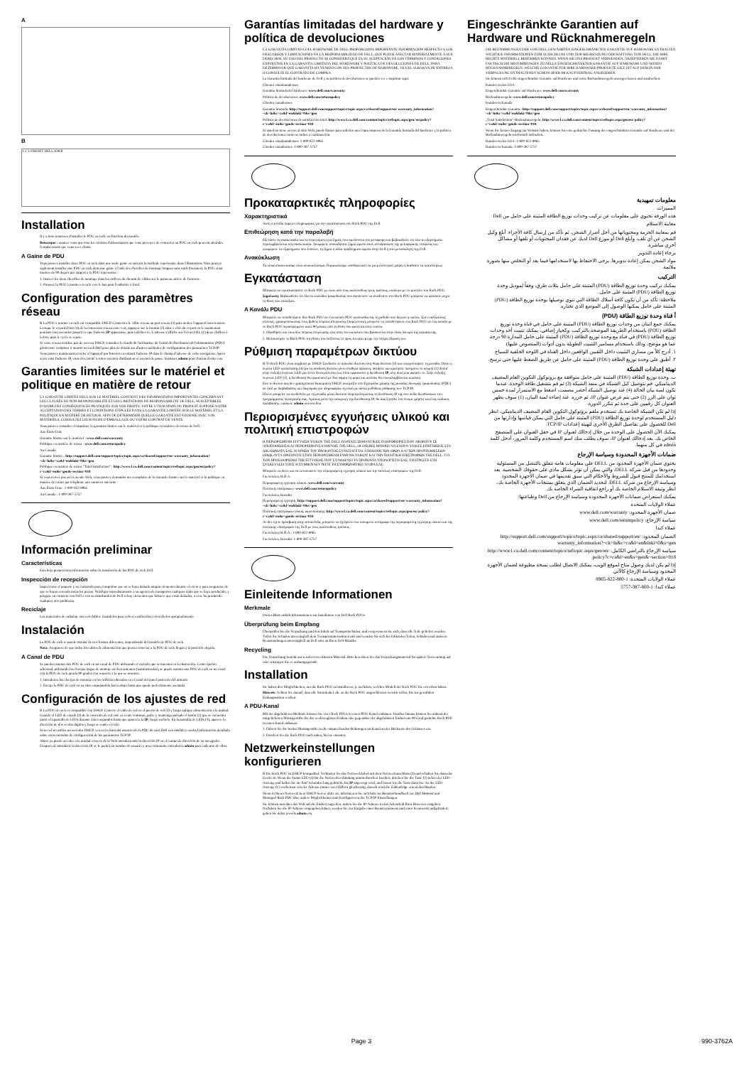A
B
1 2 3 4 RESET DELL IOIOI
Installation
Il y a trois manières d'installer le PDU en rack, en fonction du modèle.
Remarque : assurez-vous que tous les cordons d'alimentation que vous prévoyez de connecter au PDU en rack peuvent atteindre l'emplacement que vous avez choisi.
A Gaine de PDU
Vous pouvez installer deux PDU en rack dans une seule gaine en suivant la méthode représentée dans l'illustration. Vous pouvez également installer une PDU en rack dans une gaine à l'aide des chevilles de montage longues sans outil (fournies), la PDU étant tournée de 90 degrés par rapport à la PDU représentée.
1. Insérez les deux chevilles de montage dans les orifices du chemin de câbles sur le panneau arrière de l'armoire.
2. Poussez la PDU à monter en rack vers le bas pour l'emboîter à fond.
Configuration des paramètres réseau
B La PDU à monter en rack est compatible DHCP. Connectez le câble réseau au port réseau (3) puis mettez l'appareil sous tension. Lorsque le voyant d'état (4) de la connexion réseau reste vert, appuyez sur le bouton (2) situé à côté du voyant en le maintenant pendant cinq secondes jusqu'à ce que l'adresse IP apparaisse, puis relâchez-le. L'adresse s'affiche sur l'écran DEL (1) deux chiffres à la fois, puis le cycle se répète.
Si votre réseau n'utilise pas de serveur DHCP, consultez le Guide de l'utilisateur de l'unité de distribution de l'alimentation (PDU) gérée avec compteur à monter en rack Dell pour plus de détails sur d'autres méthodes de configuration des paramètres TCP/IP.
Vous pouvez maintenant accéder à l'appareil par Internet en entrant l'adresse IP dans le champ d'adresse de votre navigateur. Après avoir saisi l'adresse IP, vous êtes invité à entrer un nom d'utilisateur et un mot de passe. Saisissez admin pour chacun d'entre eux.
Garanties limitées sur le matériel et politique en matière de retour
LA GARANTIE LIMITÉE DELL SUR LE MATÉRIEL CONTIENT DES INFORMATIONS IMPORTANTES CONCERNANT LES CLAUSES DE NON-RESPONSABILITÉ ET LES LIMITATIONS DE RESPONSABILITÉ DE DELL, SUSCEPTIBLES D'AVOIR DES CONSÉQUENCES PRATIQUES SUR VOS DROITS. VOTRE UTILISATION DU PRODUIT SUPPOSE VOTRE ACCEPTATION DES TERMES ET CONDITIONS STIPULÉS DANS LA GARANTIE LIMITÉE SUR LE MATÉRIEL ET LA POLITIQUE EN MATIÈRE DE RETOUR. AFIN DE DÉTERMINER QUELLE GARANTIE EST FOURNIE AVEC VOS MATÉRIELS, CONSULTEZ LEUR FICHE D'EMBALLAGE OU VOTRE CONTRAT DE VENTE.
Vous pouvez consulter et imprimer la garanties limitée sur le matériel et la politique en matière de retour de Dell :
Aux États-Unis
Garantie limitée sur le matériel : www.dell.com/warranty
Politique en matière de retour : www.dell.com/returnpolicy
Au Canada
Garantie limitée : http://support.dell.com/support/topics/topic.aspx/ca/shared/support/en/ warranty_information?~ck=ln&c=ca&l=en&lnki=0&s=gen
Politique en matière de retour "Total Satisfaction" : http://www1.ca.dell.com/content/topics/reftopic.aspx/gen/en/policy?c=ca&l=en&s=gen&~section=018
Si vous n'avez pas accès au site Web, vous pouvez demander un exemplaire de la Garantie limitée sur le matériel et la politique en matière de retour par téléphone aux numéros suivants :
Aux États-Unis : 1-800-822-8965
Au Canada : 1-800-387-5757
Información preliminar
Características
Esta hoja proporciona información sobre la instalación de las PDU de rack Dell.
Inspección de recepción
Inspeccione el paquete y su contenido para comprobar que no se haya dañado ningún elemento durante el envío y para asegurarse de que se hayan enviado todas las piezas. Notifique inmediatamente a su agencia de transportes cualquier daño que se haya producido, y póngase en contacto con Dell o con su distribuidor de Dell si hay elementos que faltan o que están dañados, o si se ha producido cualquier otro problema.
Reciclaje
Los materiales de embalaje son reciclables. Guárdelos para volver a utilizarlos o deséchelos apropiadamente.
Instalación
La PDU de rack se puede instalar de tres formas diferentes, dependiendo del modelo de PDU de rack.
Nota: Asegúrese de que todos los cables de alimentación que piensa conectar a la PDU de rack llegan a la posición elegida.
A Canal de PDU
Se pueden montar dos PDU de rack en un canal de PDU utilizando el método que se muestra en la ilustración. Como opción adicional, utilizando las clavijas largas de montaje sin herramientas (suministradas), se puede montar una PDU de rack en un canal con la PDU de rack girada 90 grados con respecto a la que se muestra.
1. Introduzca las clavijas de montaje en los orificios ubicados en el canal del panel posterior del armario.
2. Encaje la PDU de rack en su sitio empujándola hacia abajo hasta que quede perfectamente asentada.
Configuración de los ajustes de red
B La PDU de rack es compatible con DHCP. Conecte el cable de red en el puerto de red (3) y luego aplique alimentación a la unidad. Cuando el LED de estado (4) de la conexión de red esté en verde continuo, pulse y mantenga pulsado el botón (2) que se encuentra junto a la pantalla de LEDs durante cinco segundos hasta que aparezca la IP; luego suéltelo. En la pantalla de LEDs (1), aparece la dirección de dos en dos dígitos y luego se repite el ciclo.
Si su red no utiliza un servidor DHCP, vea en la Guía del usuario de la PDU de rack Dell con medida y control información detallada sobre otros métodos de configuración de los parámetros TCP/IP.
Ahora ya puede acceder a la unidad a través de la Web introduciendo la dirección IP en el campo de dirección de su navegador. Después de introducir la dirección IP, se le pedirá un nombre de usuario y una contraseña; introduzca admin para cada uno de ellos.
Garantías limitadas del hardware y política de devoluciones
LA GARANTÍA LIMITADA DEL HARDWARE DE DELL PROPORCIONA IMPORTANTE INFORMACIÓN RESPECTO A LOS DESCARGOS Y LIMITACIONES DE LA RESPONSABILIDAD DE DELL, QUE PUEDE AFECTAR MATERIALMENTE A SUS DERECHOS. SU USO DEL PRODUCTO SE CONSIDERA QUE ES SU ACEPTACIÓN DE LOS TÉRMINOS Y CONDICIONES EXPUESTOS EN LA GARANTÍA LIMITADA DEL HARDWARE Y POLÍTICA DE DEVOLUCIONES DE DELL. PARA DETERMINAR QUÉ GARANTÍA HA VENIDO CON SUS PRODUCTOS DE HARDWARE, VEA EL ALBARÁN DE ENTREGA O CONSULTE EL CONTRATO DE COMPRA.
La Garantía limitada del hardware de Dell y su política de devoluciones se pueden ver e imprimir aquí:
Clientes estadounidenses
Garantía limitada del hardware: www.dell.com/warranty
Política de devoluciones: www.dell.com/returnpolicy
Clientes canadienses
Garantía limitada: http://support.dell.com/support/topics/topic.aspx/ca/shared/support/en/ warranty_information?~ck=ln&c=ca&l=en&lnki=0&s=gen
Política de devoluciones de satisfacción total: http://www1.ca.dell.com/content/topics/reftopic.aspx/gen/ en/policy?c=ca&l=en&s=gen&~section=018
Si usted no tiene acceso al sitio Web, puede llamar para solicitar una copia impresa de la Garantía limitada del hardware y la política de devoluciones como se indica a continuación.
Clientes estadounidenses: 1-800-822-8965
Clientes canadienses: 1-800-387-5757
Προκαταρκτικές πληροφορίες
Χαρακτηριστικά
Αυτή η σελίδα παρέχει πληροφορίες για την εγκατάσταση του Rack PDU της Dell.
Επιθεώρηση κατά την παραλαβή
Εξετάστε τη συσκευασία και τα περιεχόμενα για ζημιές που οφείλονται στη μεταφορά και βεβαιωθείτε ότι όλα τα εξαρτήματα περιλαμβάνονται στη συσκευασία. Αναφέρετε οποιαδήποτε ζημιά άμεσα στον αντιπρόσωπο της μεταφορικής εταιρείας και αναφέρετε τα εξαρτήματα που λείπουν, τη ζημιά ή άλλα προβλήματα άμεσα στην Dell ή στο μεταπωλητή της Dell.
Ανακύκλωση
Τα υλικά συσκευασίας είναι ανακυκλώσιμα. Παρακαλούμε αποθηκεύστε τα για μελλοντική χρήση ή διαθέστε τα καταλλήλως.
Εγκατάσταση
Μπορείτε να εγκαταστήσετε το Rack PDU με έναν από τους ακόλουθους τρεις τρόπους, ανάλογα με το μοντέλο του Rack PDU.
Σημείωση: Βεβαιωθείτε ότι όλα τα καλώδια τροφοδοσίας που σκοπεύετε να συνδέσετε στο Rack PDU μπορούν να φτάσουν μέχρι τη θέση που επιλέξατε.
A Κανάλι PDU
Μπορείτε να τοποθετήσετε δύο Rack PDU σε ένα κανάλι PDU ακολουθώντας τη μέθοδο που δείχνει η εικόνα. Σαν εναλλακτική επιλογή, χρησιμοποιώντας τους βαθείς πείρους στερέωσης (παρέχονται), μπορείτε να τοποθετήσετε ένα Rack PDU σε ένα κανάλι με το Rack PDU περιστρεμμένο κατά 90 μοίρες από τη θέση που φαίνεται στην εικόνα.
1. Ολισθήστε και τους δύο πείρους στερέωσης στις οπές του καναλιού που βρίσκονται στην πίσω πλευρά της κατασκευής.
2. Μετακινήστε το Rack PDU στη θέση του πιέζοντας το προς τα κάτω μέχρι την πλήρη έδρασή του.
Ρύθμιση παραμέτρων δικτύου
B Το Rack PDU είναι συμβατό με DHCP. Συνδέστε το καλώδιο δικτύου στη θύρα δικτύου (3) και ενεργοποιήστε τη μονάδα. Όταν η λυχνία LED κατάστασης (4) για τη σύνδεση δικτύου γίνει σταθερά πράσινη, πατήστε και κρατήστε πατημένο το κουμπί (2) δίπλα στην ένδειξη λυχνιών LED για πέντε δευτερόλεπτα έως ότου εμφανιστεί η διεύθυνση IP, στη συνέχεια αφήστε το. Στην ένδειξη λυχνιών LED (1), η διεύθυνση θα εμφανιστεί με δύο ψηφία τη φορά και κατόπιν θα επαναλαμβάνεται κυκλικά.
Εάν το δίκτυο σας δεν χρησιμοποιεί διακομιστή DHCP, ανατρέξτε στο Εγχειρίδιο χρήσης της μονάδας διανομής τροφοδοσίας (PDU) σε rack με διαβαθμίσεις και διαχείριση για πληροφορίες σχετικά με άλλες μεθόδους ρύθμισης των TCP/IP.
Πλέον μπορείτε να συνδεθείτε με τη μονάδα μέσω δικτύου πληκτρολογώντας τη διεύθυνση IP της στο πεδίο διευθύνσεων του προγράμματος περιήγησής σας. Αμέσως μετά την εισαγωγή της διεύθυνσης IP, θα σας ζητηθεί ένα όνομα χρήστη και ένας κωδικός πρόσβασης: εισάγετε admin και στα δύο.
Περιορισμένες εγγυήσεις υλικού και πολιτική επιστροφών
Η ΠΕΡΙΟΡΙΣΜΕΝΗ ΕΓΓΥΗΣΗ ΥΛΙΚΟΥ ΤΗΣ DELL ΠΑΡΕΧΕΙ ΣΗΜΑΝΤΙΚΕΣ ΠΛΗΡΟΦΟΡΙΕΣ ΠΟΥ ΑΦΟΡΟΥΝ ΣΕ ΑΠΟΠΟΙΗΣΕΙΣ ΚΑΙ ΠΕΡΙΟΡΙΣΜΟΥΣ ΕΥΘΥΝΗΣ ΤΗΣ DELL, ΟΙ ΟΠΟΙΕΣ ΜΠΟΡΕΙ ΝΑ ΕΧΟΥΝ ΥΛΙΚΕΣ ΕΠΙΠΤΩΣΕΙΣ ΣΤΑ ΔΙΚΑΙΩΜΑΤΑ ΣΑΣ. Η ΧΡΗΣΗ ΤΟΥ ΠΡΟΙΟΝΤΟΣ ΣΥΝΕΠΑΓΕΤΑΙ ΑΠΟΔΟΧΗ ΤΩΝ ΟΡΩΝ ΚΑΙ ΤΩΝ ΠΡΟΫΠΟΘΕΣΕΩΝ ΟΠΩΣ ΑΥΤΑ ΟΡΙΖΟΝΤΑΙ ΣΤΗΝ ΠΕΡΙΟΡΙΣΜΕΝΗ ΕΥΘΥΝΗ ΥΛΙΚΟΥ ΚΑΙ ΤΗΝ ΠΟΛΙΤΙΚΗ ΕΠΙΣΤΡΟΦΩΝ ΤΗΣ DELL. ΓΙΑ ΤΟΝ ΠΡΟΣΔΙΟΡΙΣΜΟ ΤΗΣ ΕΓΓΥΗΣΗΣ ΠΟΥ ΣΥΝΟΔΕΥΕΙ ΤΑ ΠΡΟΪΟΝΤΑ ΥΠΟΛΟΓΙΣΤΗ ΣΑΣ, ΑΝΑΤΡΕΞΤΕ ΣΤΗ ΣΥΣΚΕΥΑΣΙΑ ΤΟΥΣ Ή ΣΥΜΒΟΥΛΕΥΤΕΙΤΕ ΤΟ ΣΥΜΦΩΝΗΤΙΚΟ ΑΓΟΡΑ ΣΑΣ.
Μπορείτε να δείτε και να εκτυπώσετε την περιορισμένη εγγύηση υλικού και την πολιτική επιστροφών της Dell:
Για πελάτες Η.Π.Α.
Περιορισμένη εγγύηση υλικού: www.dell.com/warranty
Πολιτική επιστροφών: www.dell.com/returnpolicy
Για πελάτες Καναδά
Περιορισμένη εγγύηση: http://support.dell.com/support/topics/topic.aspx/ca/shared/support/en/ warranty_information?~ck=ln&c=ca&l=en&lnki=0&s=gen
Πολιτική επιστροφών ολικής ικανοποίησης: http://www1.ca.dell.com/content/topics/reftopic.aspx/gen/en/ policy?c=ca&l=en&s=gen&~section=018
Αν δεν έχετε πρόσβαση στην ιστοσελίδα, μπορείτε να ζητήσετε ένα τυπωμένο αντίγραφο της περιορισμένης εγγύησης υλικού και της πολιτικής επιστροφών της Dell με τους ακόλουθους τρόπους.
Για πελάτες Η.Π.Α.: 1-800-822-8965
Για πελάτες Καναδά: 1-800-387-5757
Einleitende Informationen
Merkmale
Dieses Blatt enthält Informationen zur Installation von Dell Rack PDUs.
Überprüfung beim Empfang
Überprüfen Sie die Verpackung und den Inhalt auf Transportschäden, und vergewissern Sie sich, dass alle Teile geliefert wurden. Teilen Sie Schäden unverzüglich dem Transportunternehmen mit und wenden Sie sich bei fehlenden Teilen, Schäden und anderen Beanstandungen unverzüglich an Dell oder an Ihren Dell-Händler.
Recycling
Die Verpackung besteht aus wiederverwertbarem Material. Bitte bewahren Sie das Verpackungsmaterial für spätere Verwendung auf oder entsorgen Sie es ordnungsgemäß.
Installation
Sie haben drei Möglichkeiten, um die Rack PDU zu installieren, je nachdem, welches Modell der Rack PDU Sie erworben haben.
Hinweis: Achten Sie darauf, dass alle Stromkabel, die an die Rack PDU angeschlossen werden sollen, bis zur gewählten Einbauposition reichen.
A PDU-Kanal
Mit der abgebildeten Methode können Sie zwei Rack PDUs in einen PDU-Kanal einbauen. Darüber hinaus können Sie anhand der mitgelieferten Montagestifte für den werkzeuglosen Einbau eine gegenüber der abgebildeten Einheit um 90 Grad gedrehte Rack PDU in einen Kanal einbauen.
1. Führen Sie die beiden Montagestifte in die entsprechenden Bohrungen im Kanal an der Rückseite des Gehäuses ein.
2. Drücken Sie die Rack PDU nach unten, bis sie einrastet.
Netzwerkeinstellungen konfigurieren
B Die Rack PDU ist DHCP-kompatibel. Verbinden Sie das Netzwerkkabel mit dem Netzwerkanschluss (3) und schalten Sie dann das Gerät ein. Wenn die Status-LED (4) für die Netzwerkverbindung ununterbrochen leuchtet, drücken Sie die Taste (2) neben der LED-Anzeige und halten Sie sie fünf Sekunden lang gedrückt, bis IP angezeigt wird, und lassen Sie die Taste dann los. An der LED-Anzeige (1) erscheinen von der Adresse immer zwei Ziffern gleichzeitig, danach wird die Zahlenfolge erneut durchlaufen.
Wenn in Ihrem Netzwerk kein DHCP-Server aktiv ist, informieren Sie sich bitte im Benutzerhandbuch zur Dell Metered and Managed Rack PDU über andere Möglichkeiten zum Konfigurieren der TCP/IP-Einstellungen.
Sie können nun über das Web auf die Einheit zugreifen, indem Sie die IP-Adresse in das Adressfeld Ihres Browsers eingeben. Nachdem Sie die IP-Adresse eingegeben haben, werden Sie zur Eingabe eines Benutzernamens und eines Kennworts aufgefordert; geben Sie dafür jeweils admin ein.
Eingeschränkte Garantien auf Hardware und Rücknahmeregeln
DIE BESTIMMUNGEN DER VON DELL GEWÄHRTEN EINGESCHRÄNKTEN GARANTIE AUF HARDWARE ENTHALTEN WICHTIGE INFORMATIONEN ZUM AUSSCHLUSS UND ZUR BEGRENZUNG DER HAFTUNG VON DELL, DIE IHRE RECHTE MATERIELL BERÜHREN KÖNNEN. WENN SIE DAS PRODUKT VERWENDEN, AKZEPTIEREN SIE DAMIT FAKTISCH DIE BESTIMMUNGEN ZU DELLS EINGESCHRÄNKTER GARANTIE AUF HARDWARE UND SEINEN RÜCKNAHMEREGELN. WELCHE GARANTIE FÜR IHRE HARDWARE-PRODUKTE GILT, IST AUF DEM IN DER VERPACKUNG ENTHALTENEN SCHEIN ODER IM KAUFVERTRAG ANGEGEBEN.
Sie können sich Dells eingeschränkte Garantie auf Hardware und seine Rücknahmeregeln anzeigen lassen und ausdrucken:
Kunden in den USA
Eingeschränkte Garantie auf Hardware: www.dell.com/warranty
Rücknahmeregeln: www.dell.com/returnpolicy
Kunden in Kanada
Eingeschränkte Garantie: http://support.dell.com/support/topics/topic.aspx/ca/shared/support/en/ warranty_information?~ck=ln&c=ca&l=en&lnki=0&s=gen
„Total Satisfaction"-Rücknahmeregeln: http://www1.ca.dell.com/content/topics/reftopic.aspx/gen/en/ policy?c=ca&l=en&s=gen&~section=018
Wenn Sie keinen Zugang zur Website haben, können Sie eine gedruckte Fassung der eingeschränkten Garantie auf Hardware und der Rücknahmeregeln telefonisch anfordern.
Kunden in den USA: 1-800-822-8965
Kunden in Kanada: 1-800-387-5757
معلومات تمهيدية
المميزات
هذه الورقة تحتوي على معلومات عن تركيب وحدات توزيع الطاقة المثبتة على حامل من Dell
معاينة الاستلام
قم بمعاينة الحزمة ومحتوياتها من أجل أضرار الشحن، ثم تأكد من إرسال كافة الأجزاء. أبلغ وكيل الشحن عن أي تلف، وأبلغ Dell أو موزع Dell لديك عن فقدان المحتويات أو تلفها أو مشاكل أخرى مباشرة.
برجاء إعادة التدوير
مواد الشحن يمكن إعادة تدويرها. يرجى الاحتفاظ بها لاستخدامها فيما بعد أو التخلص منها بصورة ملائمة.
التركيب
يمكنك تركيب وحدة توزيع الطاقة (PDU) المثبتة على حامل بثلاث طرق، وفقاً لموديل وحدة توزيع الطاقة (PDU) المثبتة على حامل.
ملاحظة: تأكد من أن تكون كافة أسلاك الطاقة التي تنوي توصيلها بوحدة توزيع الطاقة (PDU) المثبتة على حامل يمكنها الوصول إلى الموضع الذي تختاره.
أ قناة وحدة توزيع الطاقة (PDU)
يمكنك جمع اثنتان من وحدات توزيع الطاقة (PDU) المثبتة على حامل في قناة وحدة توزيع الطاقة (PDU) باستخدام الطريقة الموضحة بالتركيب. وكخيار إضافي، يمكنك تثبيت أحد وحدات توزيع الطاقة (PDU) في قناة مع وحدة توزيع الطاقة (PDU) المثبتة على حامل المدارة 90 درجة عما هو موضح، وذلك باستخدام مسامير التثبيت الطويلة بدون أدوات (المنصوص عليها).
١. أدرج كلاً من مساري التثبيت داخل الثقبين الواقعين داخل القناة في اللوحة الخلفية للسياج.
٢. أطبق على وحدة توزيع الطاقة (PDU) المثبتة على حامل عن طريق الضغط عليها حتى ترسخ.
تهيئة إعدادات الشبكة
ب. وحدة توزيع الطاقة (PDU) المثبتة على حامل متوافقة مع بروتوكول التكوين العام المضيف الديناميكي. قم بتوصيل كبل الشبكة في منفذ الشبكة (3) ثم قم بتشغيل طاقة الوحدة. عندما تكون لمبة بيان الحالة (4) عند توصيل الشبكة أخضر مصمت، اضغط مع الاستمرار لمدة خمس ثوان على الزر (2) حتى يتم عرض عنوان IP، ثم حرره. عند إضاءة لمبة البيان، (1) سوف يظهر العنوان كل رقمين على حدة ثم تتكرر الدورة.
إذا لم تكن الشبكة الخاصة بك تستخدم ملقم بروتوكول التكوين العام المضيف الديناميكي، انظر دليل المستخدم لوحدة توزيع الطاقة (PDU) المثبتة على حامل التي يمكن قياسها وإدارتها من Dell للحصول على تفاصيل الطرق الأخرى لتهيئة إعدادات TCP/IP.
يمكنك الآن الحصول على الوحدة من خلال إدخالك لعنوان IP في حقل العنوان على المتصفح الخاص بك. بعد إدخالك لعنوان IP، سوف يطلب منك اسم المستخدم وكلمة المرور، أدخل كلمة admin في كل منهما.
ضمانات الأجهزة المحدودة وسياسة الإرجاع
يحتوي ضمان الأجهزة المحدود من DELL على معلومات هامة تتعلق بالتنصل من المسئولية وحدودها من قبل شركة DELL، والتي يمكن أن تؤثر بشكل مادي على حقوقك الشخصية. يعد استخدامك للمنتج قبول للشروط والأحكام التي سبق تقديمها في ضمان الأجهزة المحدود وسياسة الإرجاع من شركة DELL. لتحديد الضمان الذي يتعلق بمنتجات الأجهزة الخاصة بك، انظر وثيقة الاستلام الخاصة بك أو راجع اتفاقية الشراء الخاصة بك.
يمكنك استعراض ضمانات الأجهزة المحدودة وسياسة الإرجاع من Dell وطباعتها:
عملاء الولايات المتحدة
ضمان الأجهزة المحدود: www.dell.com/warranty
سياسة الإرجاع: www.dell.com/returnpolicy
عملاء كندا
الضمان المحدود: http://support.dell.com/support/topics/topic.aspx/ca/shared/support/en/ warranty_information?~ck=ln&c=ca&l=en&lnki=0&s=gen
سياسة الإرجاع بالتراضي الكامل: http://www1.ca.dell.com/content/topics/reftopic.aspx/gen/en/ policy?c=ca&l=en&s=gen&~section=018
إذا لم يكن لديك وصول متاح لموقع الويب، يمكنك الاتصال لطلب نسخة مطبوعة لضمان الأجهزة المحدود وسياسة الإرجاع كالآتي.
عملاء الولايات المتحدة: 1-800-822-8965
عملاء كندا: 1-800-387-5757
Page 3 990-3762A